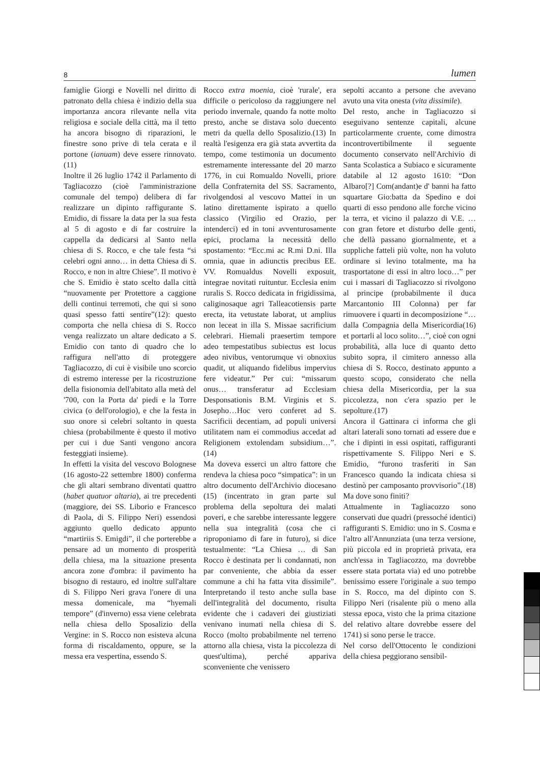8 lumen
famiglie Giorgi e Novelli nel diritto di patronato della chiesa è indizio della sua importanza ancora rilevante nella vita religiosa e sociale della città, ma il tetto ha ancora bisogno di riparazioni, le finestre sono prive di tela cerata e il portone (ianuam) deve essere rinnovato.(11)
Inoltre il 26 luglio 1742 il Parlamento di Tagliacozzo (cioè l'amministrazione comunale del tempo) delibera di far realizzare un dipinto raffigurante S. Emidio, di fissare la data per la sua festa al 5 di agosto e di far costruire la cappella da dedicarsi al Santo nella chiesa di S. Rocco, e che tale festa “si celebri ogni anno… in detta Chiesa di S. Rocco, e non in altre Chiese”. Il motivo è che S. Emidio è stato scelto dalla città “nuovamente per Protettore a caggione delli continui terremoti, che qui si sono quasi spesso fatti sentire”(12): questo comporta che nella chiesa di S. Rocco venga realizzato un altare dedicato a S. Emidio con tanto di quadro che lo raffigura nell'atto di proteggere Tagliacozzo, di cui è visibile uno scorcio di estremo interesse per la ricostruzione della fisionomia dell'abitato alla metà del '700, con la Porta da' piedi e la Torre civica (o dell'orologio), e che la festa in suo onore si celebri soltanto in questa chiesa (probabilmente è questo il motivo per cui i due Santi vengono ancora festeggiati insieme).
In effetti la visita del vescovo Bolognese (16 agosto-22 settembre 1800) conferma che gli altari sembrano diventati quattro (habet quatuor altaria), ai tre precedenti (maggiore, dei SS. Liborio e Francesco di Paola, di S. Filippo Neri) essendosi aggiunto quello dedicato appunto “martiriis S. Emigdi”, il che porterebbe a pensare ad un momento di prosperità della chiesa, ma la situazione presenta ancora zone d'ombra: il pavimento ha bisogno di restauro, ed inoltre sull'altare di S. Filippo Neri grava l'onere di una messa domenicale, ma “hyemali tempore” (d'inverno) essa viene celebrata nella chiesa dello Sposalizio della Vergine: in S. Rocco non esisteva alcuna forma di riscaldamento, oppure, se la messa era vespertina, essendo S.
Rocco extra moenia, cioè 'rurale', era difficile o pericoloso da raggiungere nel periodo invernale, quando fa notte molto presto, anche se distava solo duecento metri da quella dello Sposalizio.(13) In realtà l'esigenza era già stata avvertita da tempo, come testimonia un documento estremamente interessante del 20 marzo 1776, in cui Romualdo Novelli, priore della Confraternita del SS. Sacramento, rivolgendosi al vescovo Mattei in un latino direttamente ispirato a quello classico (Virgilio ed Orazio, per intenderci) ed in toni avventurosamente epici, proclama la necessità dello spostamento: “Ecc.mi ac R.mi D.ni. Illa omnia, quae in adiunctis precibus EE. VV. Romualdus Novelli exposuit, integrae novitati ruituntur. Ecclesia enim ruralis S. Rocco dedicata in frigidissima, caliginosaque agri Talleacotiensis parte erecta, ita vetustate laborat, ut amplius non leceat in illa S. Missae sacrificium celebrari. Hiemali praesertim tempore adeo tempestatibus subiectus est locus adeo nivibus, ventorumque vi obnoxius quadit, ut aliquando fidelibus impervius fere videatur.” Per cui: “missarum onus… transferatur ad Ecclesiam Desponsationis B.M. Virginis et S. Josepho…Hoc vero conferet ad S. Sacrificii decentiam, ad populi universi utilitatem nam ei commodius accedat ad Religionem extolendam subsidium…”.(14)
Ma doveva esserci un altro fattore che rendeva la chiesa poco “simpatica”: in un altro documento dell'Archivio diocesano (15) (incentrato in gran parte sul problema della sepoltura dei malati poveri, e che sarebbe interessante leggere nella sua integralità (cosa che ci riproponiamo di fare in futuro), si dice testualmente: “La Chiesa … di San Rocco è destinata per li condannati, non par conveniente, che abbia da esser commune a chi ha fatta vita dissimile”. Interpretando il testo anche sulla base dell'integralità del documento, risulta evidente che i cadaveri dei giustiziati venivano inumati nella chiesa di S. Rocco (molto probabilmente nel terreno attorno alla chiesa, vista la piccolezza di quest'ultima), perché appariva sconveniente che venissero
sepolti accanto a persone che avevano avuto una vita onesta (vita dissimile).
Del resto, anche in Tagliacozzo si eseguivano sentenze capitali, alcune particolarmente cruente, come dimostra incontrovertibilmente il seguente documento conservato nell'Archivio di Santa Scolastica a Subiaco e sicuramente databile al 12 agosto 1610: “Don Albaro[?] Com(andant)e d' banni ha fatto squartare Gio:batta da Spedino e doi quarti di esso pendono alle forche vicino la terra, et vicino il palazzo di V.E. … con gran fetore et disturbo delle genti, che dellà passano giornalmente, et a suppliche fatteli più volte, non ha voluto ordinare si levino totalmente, ma ha trasportatone di essi in altro loco…” per cui i massari di Tagliacozzo si rivolgono al principe (probabilmente il duca Marcantonio III Colonna) per far rimuovere i quarti in decomposizione “…dalla Compagnia della Misericordia(16) et portarli al loco solito…”, cioè con ogni probabilità, alla luce di quanto detto subito sopra, il cimitero annesso alla chiesa di S. Rocco, destinato appunto a questo scopo, considerato che nella chiesa della Misericordia, per la sua piccolezza, non c'era spazio per le sepolture.(17)
Ancora il Gattinara ci informa che gli altari laterali sono tornati ad essere due e che i dipinti in essi ospitati, raffiguranti rispettivamente S. Filippo Neri e S. Emidio, “furono trasferiti in San Francesco quando la indicata chiesa si destinò per camposanto provvisorio”.(18) Ma dove sono finiti?
Attualmente in Tagliacozzo sono conservati due quadri (pressoché identici) raffiguranti S. Emidio: uno in S. Cosma e l'altro all'Annunziata (una terza versione, più piccola ed in proprietà privata, era anch'essa in Tagliacozzo, ma dovrebbe essere stata portata via) ed uno potrebbe benissimo essere l'originale a suo tempo in S. Rocco, ma del dipinto con S. Filippo Neri (risalente più o meno alla stessa epoca, visto che la prima citazione del relativo altare dovrebbe essere del 1741) si sono perse le tracce.
Nel corso dell'Ottocento le condizioni della chiesa peggiorano sensibil-